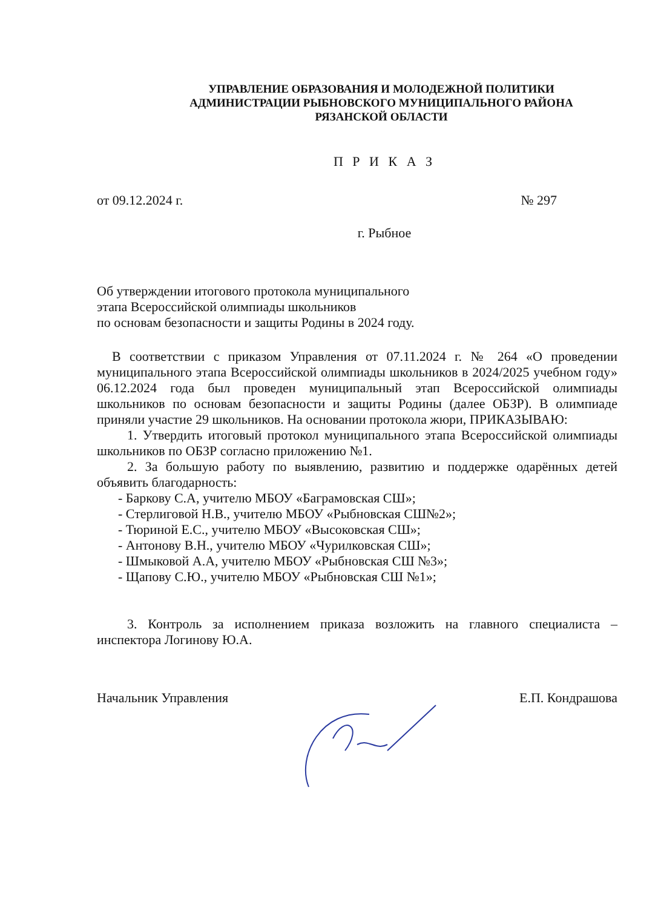УПРАВЛЕНИЕ ОБРАЗОВАНИЯ И МОЛОДЕЖНОЙ ПОЛИТИКИ
АДМИНИСТРАЦИИ РЫБНОВСКОГО МУНИЦИПАЛЬНОГО РАЙОНА
РЯЗАНСКОЙ ОБЛАСТИ
П Р И К А З
от 09.12.2024 г. № 297
г. Рыбное
Об утверждении итогового протокола муниципального
этапа Всероссийской олимпиады школьников
по основам безопасности и защиты Родины в 2024 году.
В соответствии с приказом Управления от 07.11.2024 г. № 264 «О проведении муниципального этапа Всероссийской олимпиады школьников в 2024/2025 учебном году» 06.12.2024 года был проведен муниципальный этап Всероссийской олимпиады школьников по основам безопасности и защиты Родины (далее ОБЗР). В олимпиаде приняли участие 29 школьников. На основании протокола жюри, ПРИКАЗЫВАЮ:
1. Утвердить итоговый протокол муниципального этапа Всероссийской олимпиады школьников по ОБЗР согласно приложению №1.
2. За большую работу по выявлению, развитию и поддержке одарённых детей объявить благодарность:
- Баркову С.А, учителю МБОУ «Баграмовская СШ»;
- Стерлиговой Н.В., учителю МБОУ «Рыбновская СШ№2»;
- Тюриной Е.С., учителю МБОУ «Высоковская СШ»;
- Антонову В.Н., учителю МБОУ «Чурилковская СШ»;
- Шмыковой А.А, учителю МБОУ «Рыбновская СШ №3»;
- Щапову С.Ю., учителю МБОУ «Рыбновская СШ №1»;
3. Контроль за исполнением приказа возложить на главного специалиста – инспектора Логинову Ю.А.
Начальник Управления Е.П. Кондрашова